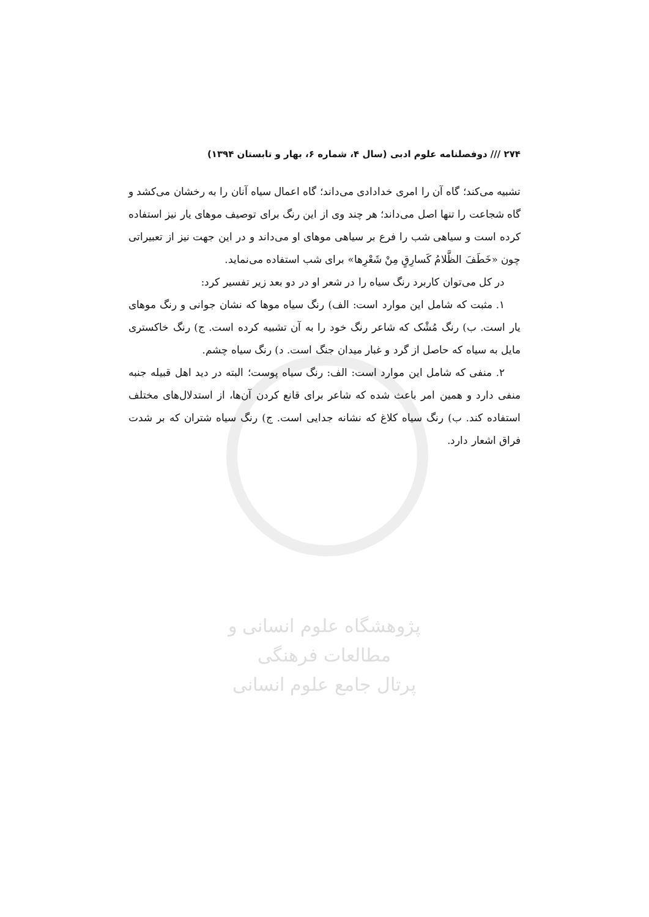۲۷۴ /// دوفصلنامه علوم ادبی (سال ۴، شماره ۶، بهار و تابستان ۱۳۹۴)
تشبیه می‌کند؛ گاه آن را امری خدادادی می‌داند؛ گاه اعمال سیاه آنان را به رخشان می‌کشد و گاه شجاعت را تنها اصل می‌داند؛ هر چند وی از این رنگ برای توصیف موهای یار نیز استفاده کرده است و سیاهی شب را فرع بر سیاهی موهای او می‌داند و در این جهت نیز از تعبیراتی چون «خَطَفَ الظَّلامُ کَسارِقٍ مِنْ شَعْرِها» برای شب استفاده می‌نماید.
در کل می‌توان کاربرد رنگ سیاه را در شعر او در دو بعد زیر تفسیر کرد:
۱. مثبت که شامل این موارد است: الف) رنگ سیاه موها که نشان جوانی و رنگ موهای یار است. ب) رنگ مُشْک که شاعر رنگ خود را به آن تشبیه کرده است. ج) رنگ خاکستری مایل به سیاه که حاصل از گرد و غبار میدان جنگ است. د) رنگ سیاه چشم.
۲. منفی که شامل این موارد است: الف: رنگ سیاه پوست؛ البته در دید اهل قبیله جنبه منفی دارد و همین امر باعث شده که شاعر برای قانع کردن آن‌ها، از استدلال‌های مختلف استفاده کند. ب) رنگ سیاه کلاغ که نشانه جدایی است. ج) رنگ سیاه شتران که بر شدت فراق اشعار دارد.
پژوهشگاه علوم انسانی و مطالعات فرهنگی
پرتال جامع علوم انسانی